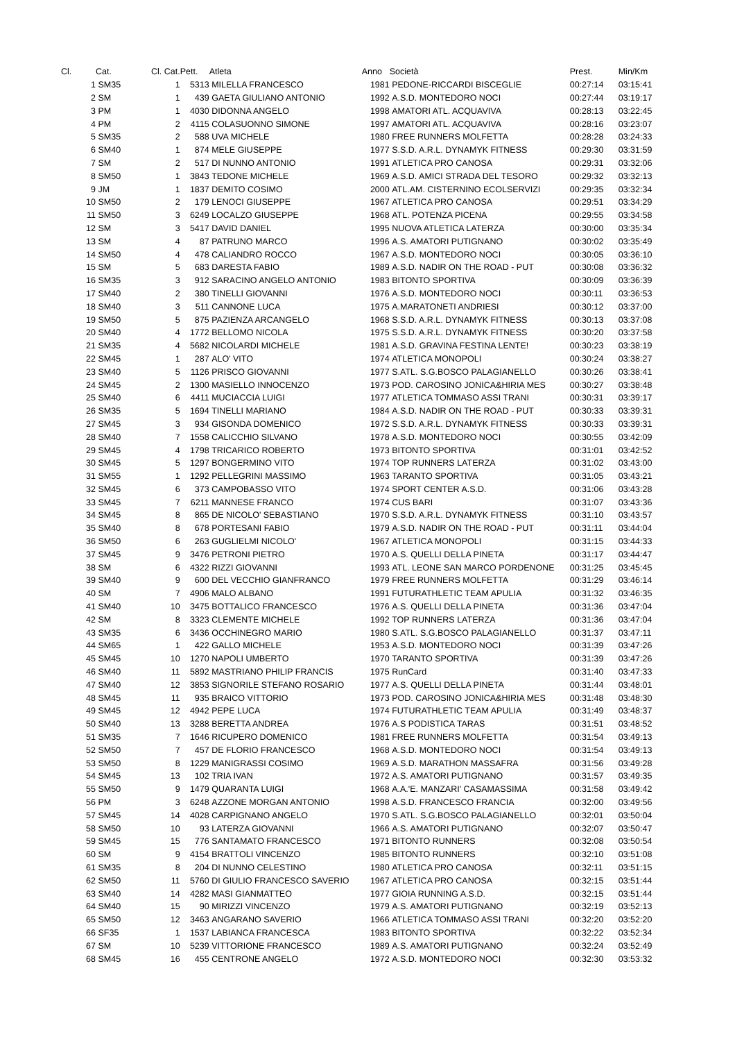| Cl. | Cat. | Cl. Cat. | Pett. | Atleta | Anno | Società | Prest. | Min/Km |
| --- | --- | --- | --- | --- | --- | --- | --- | --- |
| 1 | SM35 | 1 | 5313 | MILELLA FRANCESCO | 1981 | PEDONE-RICCARDI BISCEGLIE | 00:27:14 | 03:15:41 |
| 2 | SM | 1 | 439 | GAETA GIULIANO ANTONIO | 1992 | A.S.D. MONTEDORO NOCI | 00:27:44 | 03:19:17 |
| 3 | PM | 1 | 4030 | DIDONNA ANGELO | 1998 | AMATORI ATL. ACQUAVIVA | 00:28:13 | 03:22:45 |
| 4 | PM | 2 | 4115 | COLASUONNO SIMONE | 1997 | AMATORI ATL. ACQUAVIVA | 00:28:16 | 03:23:07 |
| 5 | SM35 | 2 | 588 | UVA MICHELE | 1980 | FREE RUNNERS MOLFETTA | 00:28:28 | 03:24:33 |
| 6 | SM40 | 1 | 874 | MELE GIUSEPPE | 1977 | S.S.D. A.R.L. DYNAMYK FITNESS | 00:29:30 | 03:31:59 |
| 7 | SM | 2 | 517 | DI NUNNO ANTONIO | 1991 | ATLETICA PRO CANOSA | 00:29:31 | 03:32:06 |
| 8 | SM50 | 1 | 3843 | TEDONE MICHELE | 1969 | A.S.D. AMICI STRADA DEL TESORO | 00:29:32 | 03:32:13 |
| 9 | JM | 1 | 1837 | DEMITO COSIMO | 2000 | ATL.AM. CISTERNINO ECOLSERVIZI | 00:29:35 | 03:32:34 |
| 10 | SM50 | 2 | 179 | LENOCI GIUSEPPE | 1967 | ATLETICA PRO CANOSA | 00:29:51 | 03:34:29 |
| 11 | SM50 | 3 | 6249 | LOCALZO GIUSEPPE | 1968 | ATL. POTENZA PICENA | 00:29:55 | 03:34:58 |
| 12 | SM | 3 | 5417 | DAVID DANIEL | 1995 | NUOVA ATLETICA LATERZA | 00:30:00 | 03:35:34 |
| 13 | SM | 4 | 87 | PATRUNO MARCO | 1996 | A.S. AMATORI PUTIGNANO | 00:30:02 | 03:35:49 |
| 14 | SM50 | 4 | 478 | CALIANDRO ROCCO | 1967 | A.S.D. MONTEDORO NOCI | 00:30:05 | 03:36:10 |
| 15 | SM | 5 | 683 | DARESTA FABIO | 1989 | A.S.D. NADIR ON THE ROAD - PUT | 00:30:08 | 03:36:32 |
| 16 | SM35 | 3 | 912 | SARACINO ANGELO ANTONIO | 1983 | BITONTO SPORTIVA | 00:30:09 | 03:36:39 |
| 17 | SM40 | 2 | 380 | TINELLI GIOVANNI | 1976 | A.S.D. MONTEDORO NOCI | 00:30:11 | 03:36:53 |
| 18 | SM40 | 3 | 511 | CANNONE LUCA | 1975 | A.MARATONETI ANDRIESI | 00:30:12 | 03:37:00 |
| 19 | SM50 | 5 | 875 | PAZIENZA ARCANGELO | 1968 | S.S.D. A.R.L. DYNAMYK FITNESS | 00:30:13 | 03:37:08 |
| 20 | SM40 | 4 | 1772 | BELLOMO NICOLA | 1975 | S.S.D. A.R.L. DYNAMYK FITNESS | 00:30:20 | 03:37:58 |
| 21 | SM35 | 4 | 5682 | NICOLARDI MICHELE | 1981 | A.S.D. GRAVINA FESTINA LENTE! | 00:30:23 | 03:38:19 |
| 22 | SM45 | 1 | 287 | ALO' VITO | 1974 | ATLETICA MONOPOLI | 00:30:24 | 03:38:27 |
| 23 | SM40 | 5 | 1126 | PRISCO GIOVANNI | 1977 | S.ATL. S.G.BOSCO PALAGIANELLO | 00:30:26 | 03:38:41 |
| 24 | SM45 | 2 | 1300 | MASIELLO INNOCENZO | 1973 | POD. CAROSINO JONICA&HIRIA MES | 00:30:27 | 03:38:48 |
| 25 | SM40 | 6 | 4411 | MUCIACCIA LUIGI | 1977 | ATLETICA TOMMASO ASSI TRANI | 00:30:31 | 03:39:17 |
| 26 | SM35 | 5 | 1694 | TINELLI MARIANO | 1984 | A.S.D. NADIR ON THE ROAD - PUT | 00:30:33 | 03:39:31 |
| 27 | SM45 | 3 | 934 | GISONDA DOMENICO | 1972 | S.S.D. A.R.L. DYNAMYK FITNESS | 00:30:33 | 03:39:31 |
| 28 | SM40 | 7 | 1558 | CALICCHIO SILVANO | 1978 | A.S.D. MONTEDORO NOCI | 00:30:55 | 03:42:09 |
| 29 | SM45 | 4 | 1798 | TRICARICO ROBERTO | 1973 | BITONTO SPORTIVA | 00:31:01 | 03:42:52 |
| 30 | SM45 | 5 | 1297 | BONGERMINO VITO | 1974 | TOP RUNNERS LATERZA | 00:31:02 | 03:43:00 |
| 31 | SM55 | 1 | 1292 | PELLEGRINI MASSIMO | 1963 | TARANTO SPORTIVA | 00:31:05 | 03:43:21 |
| 32 | SM45 | 6 | 373 | CAMPOBASSO VITO | 1974 | SPORT CENTER A.S.D. | 00:31:06 | 03:43:28 |
| 33 | SM45 | 7 | 6211 | MANNESE FRANCO | 1974 | CUS BARI | 00:31:07 | 03:43:36 |
| 34 | SM45 | 8 | 865 | DE NICOLO' SEBASTIANO | 1970 | S.S.D. A.R.L. DYNAMYK FITNESS | 00:31:10 | 03:43:57 |
| 35 | SM40 | 8 | 678 | PORTESANI FABIO | 1979 | A.S.D. NADIR ON THE ROAD - PUT | 00:31:11 | 03:44:04 |
| 36 | SM50 | 6 | 263 | GUGLIELMI NICOLO' | 1967 | ATLETICA MONOPOLI | 00:31:15 | 03:44:33 |
| 37 | SM45 | 9 | 3476 | PETRONI PIETRO | 1970 | A.S. QUELLI DELLA PINETA | 00:31:17 | 03:44:47 |
| 38 | SM | 6 | 4322 | RIZZI GIOVANNI | 1993 | ATL. LEONE SAN MARCO PORDENONE | 00:31:25 | 03:45:45 |
| 39 | SM40 | 9 | 600 | DEL VECCHIO GIANFRANCO | 1979 | FREE RUNNERS MOLFETTA | 00:31:29 | 03:46:14 |
| 40 | SM | 7 | 4906 | MALO ALBANO | 1991 | FUTURATHLETIC TEAM APULIA | 00:31:32 | 03:46:35 |
| 41 | SM40 | 10 | 3475 | BOTTALICO FRANCESCO | 1976 | A.S. QUELLI DELLA PINETA | 00:31:36 | 03:47:04 |
| 42 | SM | 8 | 3323 | CLEMENTE MICHELE | 1992 | TOP RUNNERS LATERZA | 00:31:36 | 03:47:04 |
| 43 | SM35 | 6 | 3436 | OCCHINEGRO MARIO | 1980 | S.ATL. S.G.BOSCO PALAGIANELLO | 00:31:37 | 03:47:11 |
| 44 | SM65 | 1 | 422 | GALLO MICHELE | 1953 | A.S.D. MONTEDORO NOCI | 00:31:39 | 03:47:26 |
| 45 | SM45 | 10 | 1270 | NAPOLI UMBERTO | 1970 | TARANTO SPORTIVA | 00:31:39 | 03:47:26 |
| 46 | SM40 | 11 | 5892 | MASTRIANO PHILIP FRANCIS | 1975 | RunCard | 00:31:40 | 03:47:33 |
| 47 | SM40 | 12 | 3853 | SIGNORILE STEFANO ROSARIO | 1977 | A.S. QUELLI DELLA PINETA | 00:31:44 | 03:48:01 |
| 48 | SM45 | 11 | 935 | BRAICO VITTORIO | 1973 | POD. CAROSINO JONICA&HIRIA MES | 00:31:48 | 03:48:30 |
| 49 | SM45 | 12 | 4942 | PEPE LUCA | 1974 | FUTURATHLETIC TEAM APULIA | 00:31:49 | 03:48:37 |
| 50 | SM40 | 13 | 3288 | BERETTA ANDREA | 1976 | A.S PODISTICA TARAS | 00:31:51 | 03:48:52 |
| 51 | SM35 | 7 | 1646 | RICUPERO DOMENICO | 1981 | FREE RUNNERS MOLFETTA | 00:31:54 | 03:49:13 |
| 52 | SM50 | 7 | 457 | DE FLORIO FRANCESCO | 1968 | A.S.D. MONTEDORO NOCI | 00:31:54 | 03:49:13 |
| 53 | SM50 | 8 | 1229 | MANIGRASSI COSIMO | 1969 | A.S.D. MARATHON MASSAFRA | 00:31:56 | 03:49:28 |
| 54 | SM45 | 13 | 102 | TRIA IVAN | 1972 | A.S. AMATORI PUTIGNANO | 00:31:57 | 03:49:35 |
| 55 | SM50 | 9 | 1479 | QUARANTA LUIGI | 1968 | A.A.'E. MANZARI' CASAMASSIMA | 00:31:58 | 03:49:42 |
| 56 | PM | 3 | 6248 | AZZONE MORGAN ANTONIO | 1998 | A.S.D. FRANCESCO FRANCIA | 00:32:00 | 03:49:56 |
| 57 | SM45 | 14 | 4028 | CARPIGNANO ANGELO | 1970 | S.ATL. S.G.BOSCO PALAGIANELLO | 00:32:01 | 03:50:04 |
| 58 | SM50 | 10 | 93 | LATERZA GIOVANNI | 1966 | A.S. AMATORI PUTIGNANO | 00:32:07 | 03:50:47 |
| 59 | SM45 | 15 | 776 | SANTAMATO FRANCESCO | 1971 | BITONTO RUNNERS | 00:32:08 | 03:50:54 |
| 60 | SM | 9 | 4154 | BRATTOLI VINCENZO | 1985 | BITONTO RUNNERS | 00:32:10 | 03:51:08 |
| 61 | SM35 | 8 | 204 | DI NUNNO CELESTINO | 1980 | ATLETICA PRO CANOSA | 00:32:11 | 03:51:15 |
| 62 | SM50 | 11 | 5760 | DI GIULIO FRANCESCO SAVERIO | 1967 | ATLETICA PRO CANOSA | 00:32:15 | 03:51:44 |
| 63 | SM40 | 14 | 4282 | MASI GIANMATTEO | 1977 | GIOIA RUNNING A.S.D. | 00:32:15 | 03:51:44 |
| 64 | SM40 | 15 | 90 | MIRIZZI VINCENZO | 1979 | A.S. AMATORI PUTIGNANO | 00:32:19 | 03:52:13 |
| 65 | SM50 | 12 | 3463 | ANGARANO SAVERIO | 1966 | ATLETICA TOMMASO ASSI TRANI | 00:32:20 | 03:52:20 |
| 66 | SF35 | 1 | 1537 | LABIANCA FRANCESCA | 1983 | BITONTO SPORTIVA | 00:32:22 | 03:52:34 |
| 67 | SM | 10 | 5239 | VITTORIONE FRANCESCO | 1989 | A.S. AMATORI PUTIGNANO | 00:32:24 | 03:52:49 |
| 68 | SM45 | 16 | 455 | CENTRONE ANGELO | 1972 | A.S.D. MONTEDORO NOCI | 00:32:30 | 03:53:32 |